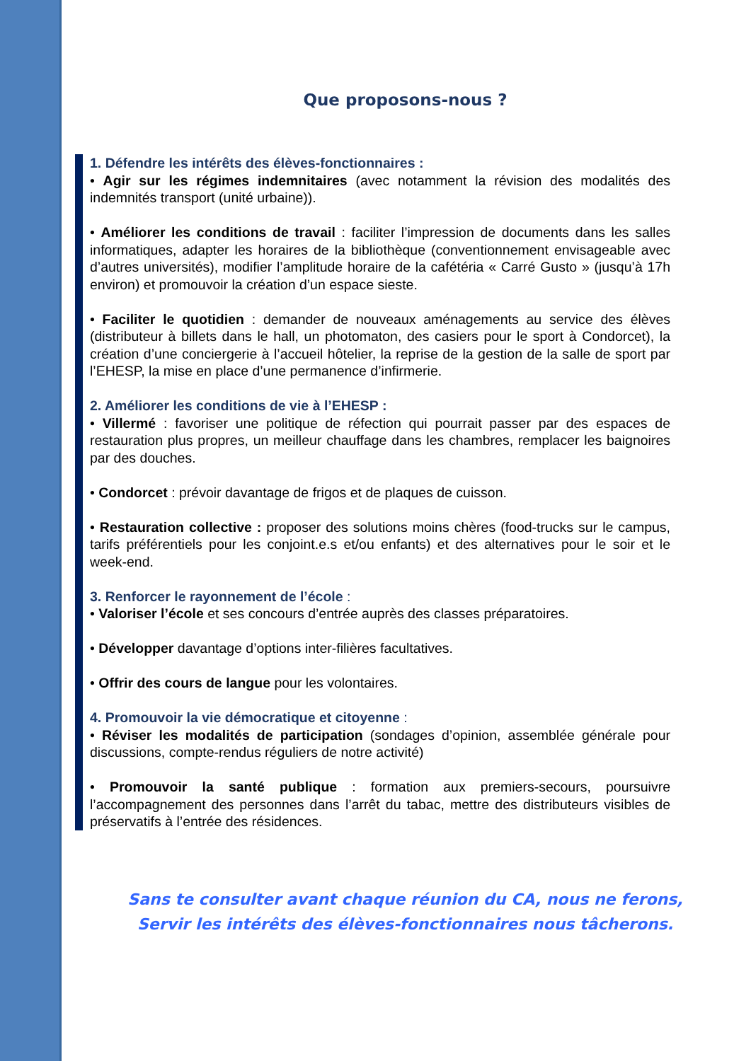Que proposons-nous ?
1. Défendre les intérêts des élèves-fonctionnaires :
• Agir sur les régimes indemnitaires (avec notamment la révision des modalités des indemnités transport (unité urbaine)).
• Améliorer les conditions de travail : faciliter l’impression de documents dans les salles informatiques, adapter les horaires de la bibliothèque (conventionnement envisageable avec d’autres universités), modifier l’amplitude horaire de la cafétéria « Carré Gusto » (jusqu’à 17h environ) et promouvoir la création d’un espace sieste.
• Faciliter le quotidien : demander de nouveaux aménagements au service des élèves (distributeur à billets dans le hall, un photomaton, des casiers pour le sport à Condorcet), la création d’une conciergerie à l’accueil hôtelier, la reprise de la gestion de la salle de sport par l’EHESP, la mise en place d’une permanence d’infirmerie.
2. Améliorer les conditions de vie à l’EHESP :
• Villermé : favoriser une politique de réfection qui pourrait passer par des espaces de restauration plus propres, un meilleur chauffage dans les chambres, remplacer les baignoires par des douches.
• Condorcet : prévoir davantage de frigos et de plaques de cuisson.
• Restauration collective : proposer des solutions moins chères (food-trucks sur le campus, tarifs préférentiels pour les conjoint.e.s et/ou enfants) et des alternatives pour le soir et le week-end.
3. Renforcer le rayonnement de l’école :
• Valoriser l’école et ses concours d’entrée auprès des classes préparatoires.
• Développer davantage d’options inter-filières facultatives.
• Offrir des cours de langue pour les volontaires.
4. Promouvoir la vie démocratique et citoyenne :
• Réviser les modalités de participation (sondages d’opinion, assemblée générale pour discussions, compte-rendus réguliers de notre activité)
• Promouvoir la santé publique : formation aux premiers-secours, poursuivre l’accompagnement des personnes dans l’arrêt du tabac, mettre des distributeurs visibles de préservatifs à l’entrée des résidences.
Sans te consulter avant chaque réunion du CA, nous ne ferons,
Servir les intérêts des élèves-fonctionnaires nous tâcherons.